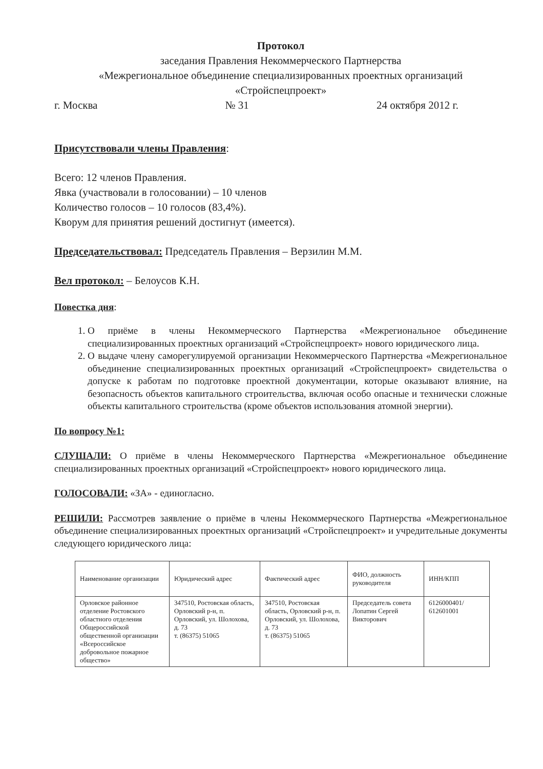Протокол
заседания Правления Некоммерческого Партнерства
«Межрегиональное объединение специализированных проектных организаций
«Стройспецпроект»
г. Москва № 31 24 октября 2012 г.
Присутствовали члены Правления:
Всего: 12 членов Правления.
Явка (участвовали в голосовании) – 10 членов
Количество голосов – 10 голосов (83,4%).
Кворум для принятия решений достигнут (имеется).
Председательствовал: Председатель Правления – Верзилин М.М.
Вел протокол: – Белоусов К.Н.
Повестка дня:
1. О приёме в члены Некоммерческого Партнерства «Межрегиональное объединение специализированных проектных организаций «Стройспецпроект» нового юридического лица.
2. О выдаче члену саморегулируемой организации Некоммерческого Партнерства «Межрегиональное объединение специализированных проектных организаций «Стройспецпроект» свидетельства о допуске к работам по подготовке проектной документации, которые оказывают влияние, на безопасность объектов капитального строительства, включая особо опасные и технически сложные объекты капитального строительства (кроме объектов использования атомной энергии).
По вопросу №1:
СЛУШАЛИ: О приёме в члены Некоммерческого Партнерства «Межрегиональное объединение специализированных проектных организаций «Стройспецпроект» нового юридического лица.
ГОЛОСОВАЛИ: «ЗА» - единогласно.
РЕШИЛИ: Рассмотрев заявление о приёме в члены Некоммерческого Партнерства «Межрегиональное объединение специализированных проектных организаций «Стройспецпроект» и учредительные документы следующего юридического лица:
| Наименование организации | Юридический адрес | Фактический адрес | ФИО, должность руководителя | ИНН/КПП |
| Орловское районное отделение Ростовского областного отделения Общероссийской общественной организации «Всероссийское добровольное пожарное общество» | 347510, Ростовская область, Орловский р-н, п. Орловский, ул. Шолохова, д. 73 т. (86375) 51065 | 347510, Ростовская область, Орловский р-н, п. Орловский, ул. Шолохова, д. 73 т. (86375) 51065 | Председатель совета Лопатин Сергей Викторович | 6126000401/ 612601001 |